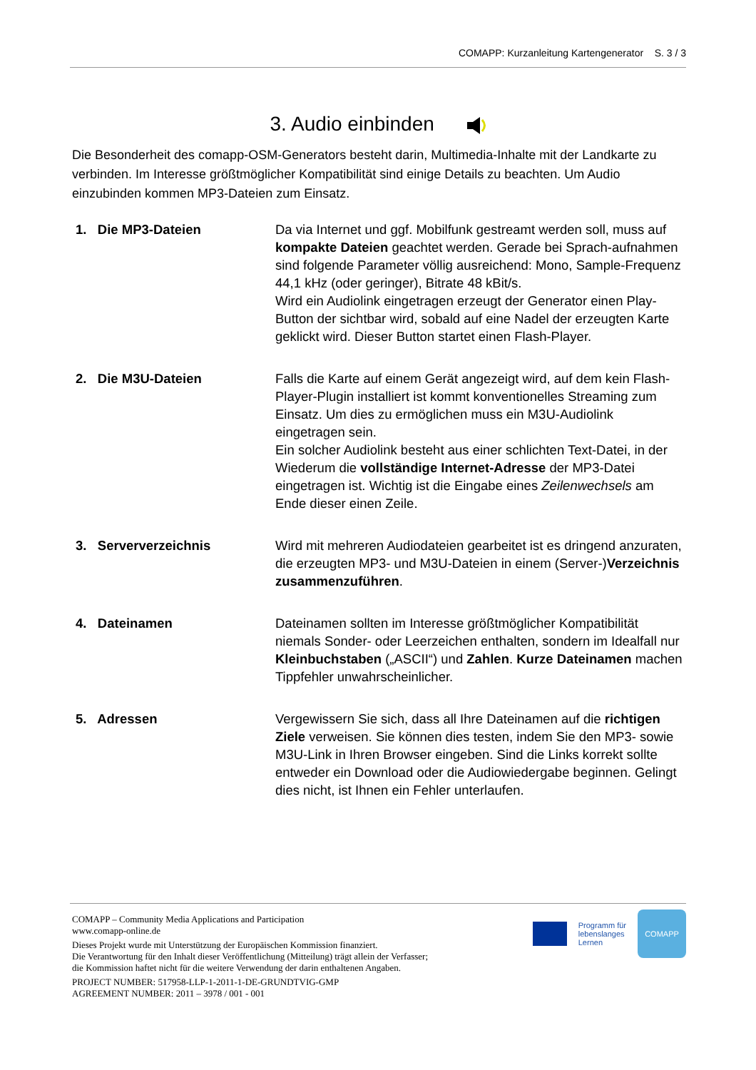COMAPP: Kurzanleitung Kartengenerator S. 3 / 3
3. Audio einbinden
Die Besonderheit des comapp-OSM-Generators besteht darin, Multimedia-Inhalte mit der Landkarte zu verbinden. Im Interesse größtmöglicher Kompatibilität sind einige Details zu beachten. Um Audio einzubinden kommen MP3-Dateien zum Einsatz.
1. Die MP3-Dateien Da via Internet und ggf. Mobilfunk gestreamt werden soll, muss auf kompakte Dateien geachtet werden. Gerade bei Sprach-aufnahmen sind folgende Parameter völlig ausreichend: Mono, Sample-Frequenz 44,1 kHz (oder geringer), Bitrate 48 kBit/s.
Wird ein Audiolink eingetragen erzeugt der Generator einen Play-Button der sichtbar wird, sobald auf eine Nadel der erzeugten Karte geklickt wird. Dieser Button startet einen Flash-Player.
2. Die M3U-Dateien Falls die Karte auf einem Gerät angezeigt wird, auf dem kein Flash-Player-Plugin installiert ist kommt konventionelles Streaming zum Einsatz. Um dies zu ermöglichen muss ein M3U-Audiolink eingetragen sein.
Ein solcher Audiolink besteht aus einer schlichten Text-Datei, in der Wiederum die vollständige Internet-Adresse der MP3-Datei eingetragen ist. Wichtig ist die Eingabe eines Zeilenwechsels am Ende dieser einen Zeile.
3. Serververzeichnis Wird mit mehreren Audiodateien gearbeitet ist es dringend anzuraten, die erzeugten MP3- und M3U-Dateien in einem (Server-)Verzeichnis zusammenzuführen.
4. Dateinamen Dateinamen sollten im Interesse größtmöglicher Kompatibilität niemals Sonder- oder Leerzeichen enthalten, sondern im Idealfall nur Kleinbuchstaben („ASCII“) und Zahlen. Kurze Dateinamen machen Tippfehler unwahrscheinlicher.
5. Adressen Vergewissern Sie sich, dass all Ihre Dateinamen auf die richtigen Ziele verweisen. Sie können dies testen, indem Sie den MP3- sowie M3U-Link in Ihren Browser eingeben. Sind die Links korrekt sollte entweder ein Download oder die Audiowiedergabe beginnen. Gelingt dies nicht, ist Ihnen ein Fehler unterlaufen.
Programm für
lebenslanges
Lernen
COMAPP
COMAPP – Community Media Applications and Participation
www.comapp-online.de
Dieses Projekt wurde mit Unterstützung der Europäischen Kommission finanziert.
Die Verantwortung für den Inhalt dieser Veröffentlichung (Mitteilung) trägt allein der Verfasser;
die Kommission haftet nicht für die weitere Verwendung der darin enthaltenen Angaben.
PROJECT NUMBER: 517958-LLP-1-2011-1-DE-GRUNDTVIG-GMP
AGREEMENT NUMBER: 2011 – 3978 / 001 - 001